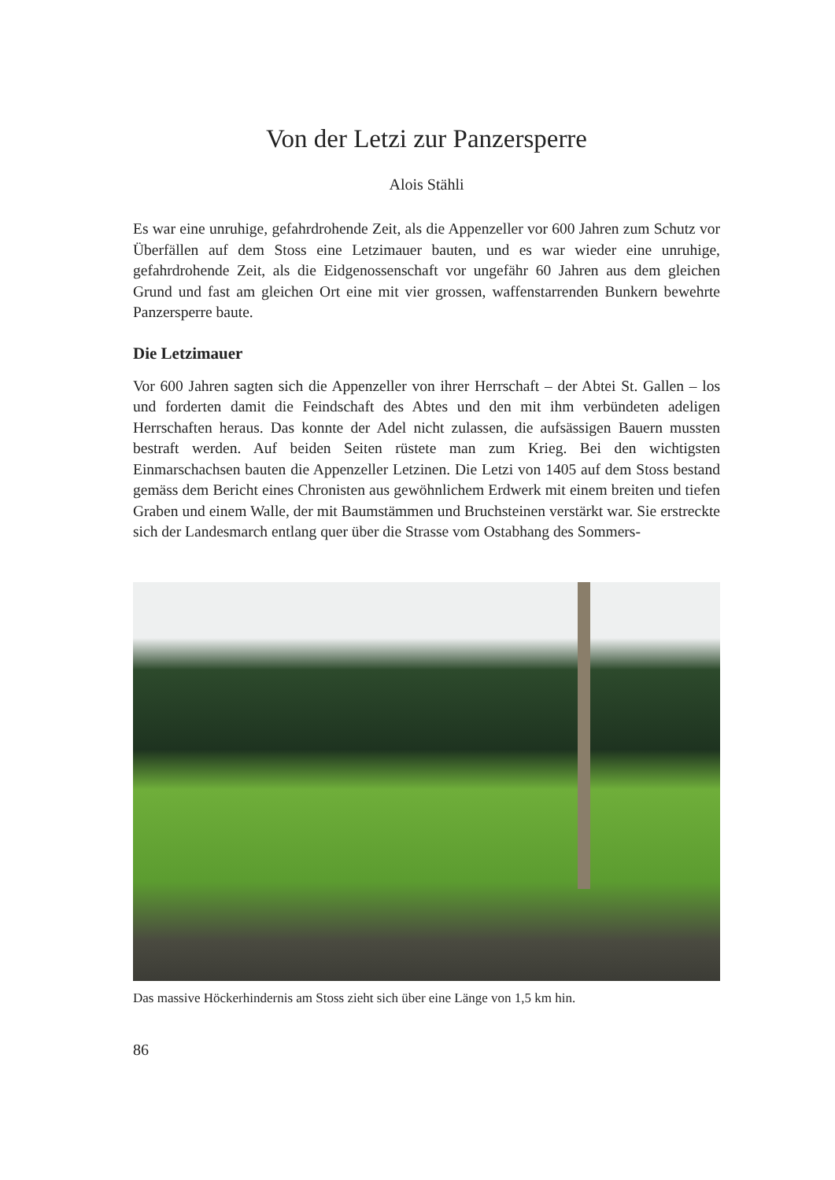Von der Letzi zur Panzersperre
Alois Stähli
Es war eine unruhige, gefahrdrohende Zeit, als die Appenzeller vor 600 Jahren zum Schutz vor Überfällen auf dem Stoss eine Letzimauer bauten, und es war wieder eine unruhige, gefahrdrohende Zeit, als die Eidgenossenschaft vor ungefähr 60 Jahren aus dem gleichen Grund und fast am gleichen Ort eine mit vier grossen, waffenstarrenden Bunkern bewehrte Panzersperre baute.
Die Letzimauer
Vor 600 Jahren sagten sich die Appenzeller von ihrer Herrschaft – der Abtei St. Gallen – los und forderten damit die Feindschaft des Abtes und den mit ihm verbündeten adeligen Herrschaften heraus. Das konnte der Adel nicht zulassen, die aufsässigen Bauern mussten bestraft werden. Auf beiden Seiten rüstete man zum Krieg. Bei den wichtigsten Einmarschachsen bauten die Appenzeller Letzinen. Die Letzi von 1405 auf dem Stoss bestand gemäss dem Bericht eines Chronisten aus gewöhnlichem Erdwerk mit einem breiten und tiefen Graben und einem Walle, der mit Baumstämmen und Bruchsteinen verstärkt war. Sie erstreckte sich der Landesmarch entlang quer über die Strasse vom Ostabhang des Sommers-
Das massive Höckerhindernis am Stoss zieht sich über eine Länge von 1,5 km hin.
86